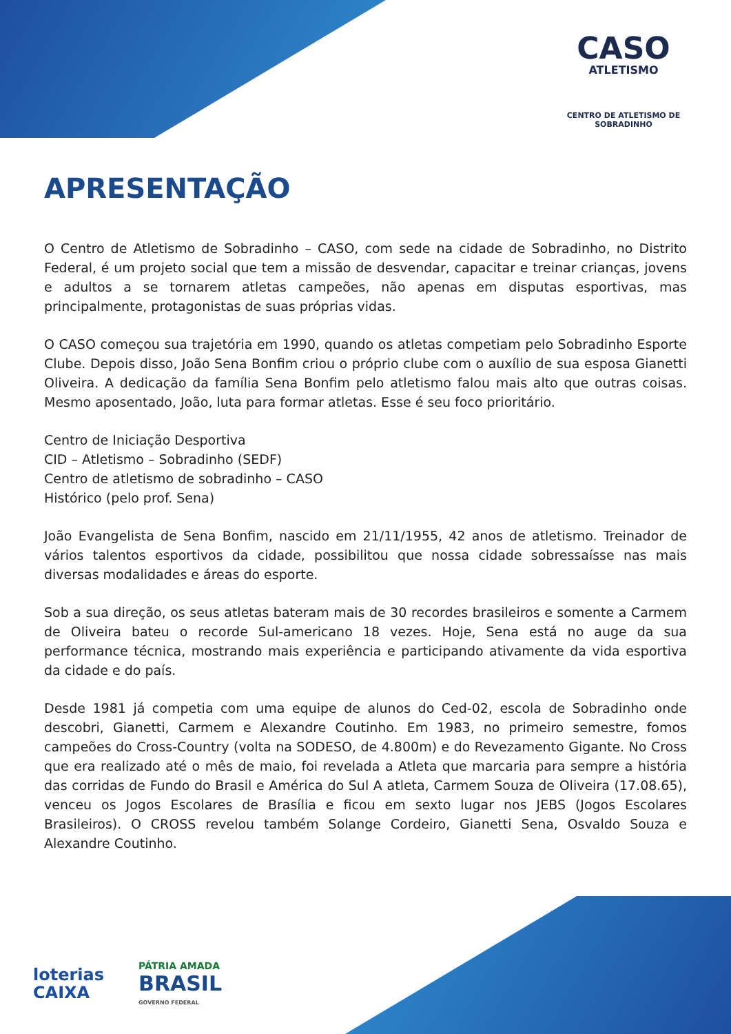CASO
ATLETISMO
CENTRO DE ATLETISMO DE SOBRADINHO
APRESENTAÇÃO
O Centro de Atletismo de Sobradinho – CASO, com sede na cidade de Sobradinho, no Distrito Federal, é um projeto social que tem a missão de desvendar, capacitar e treinar crianças, jovens e adultos a se tornarem atletas campeões, não apenas em disputas esportivas, mas principalmente, protagonistas de suas próprias vidas.
O CASO começou sua trajetória em 1990, quando os atletas competiam pelo Sobradinho Esporte Clube. Depois disso, João Sena Bonfim criou o próprio clube com o auxílio de sua esposa Gianetti Oliveira. A dedicação da família Sena Bonfim pelo atletismo falou mais alto que outras coisas. Mesmo aposentado, João, luta para formar atletas. Esse é seu foco prioritário.
Centro de Iniciação Desportiva
CID – Atletismo – Sobradinho (SEDF)
Centro de atletismo de sobradinho – CASO
Histórico (pelo prof. Sena)
João Evangelista de Sena Bonfim, nascido em 21/11/1955, 42 anos de atletismo. Treinador de vários talentos esportivos da cidade, possibilitou que nossa cidade sobressaísse nas mais diversas modalidades e áreas do esporte.
Sob a sua direção, os seus atletas bateram mais de 30 recordes brasileiros e somente a Carmem de Oliveira bateu o recorde Sul-americano 18 vezes. Hoje, Sena está no auge da sua performance técnica, mostrando mais experiência e participando ativamente da vida esportiva da cidade e do país.
Desde 1981 já competia com uma equipe de alunos do Ced-02, escola de Sobradinho onde descobri, Gianetti, Carmem e Alexandre Coutinho. Em 1983, no primeiro semestre, fomos campeões do Cross-Country (volta na SODESO, de 4.800m) e do Revezamento Gigante. No Cross que era realizado até o mês de maio, foi revelada a Atleta que marcaria para sempre a história das corridas de Fundo do Brasil e América do Sul A atleta, Carmem Souza de Oliveira (17.08.65), venceu os Jogos Escolares de Brasília e ficou em sexto lugar nos JEBS (Jogos Escolares Brasileiros). O CROSS revelou também Solange Cordeiro, Gianetti Sena, Osvaldo Souza e Alexandre Coutinho.
loterias
CAIXA
PÁTRIA AMADA
BRASIL
GOVERNO FEDERAL